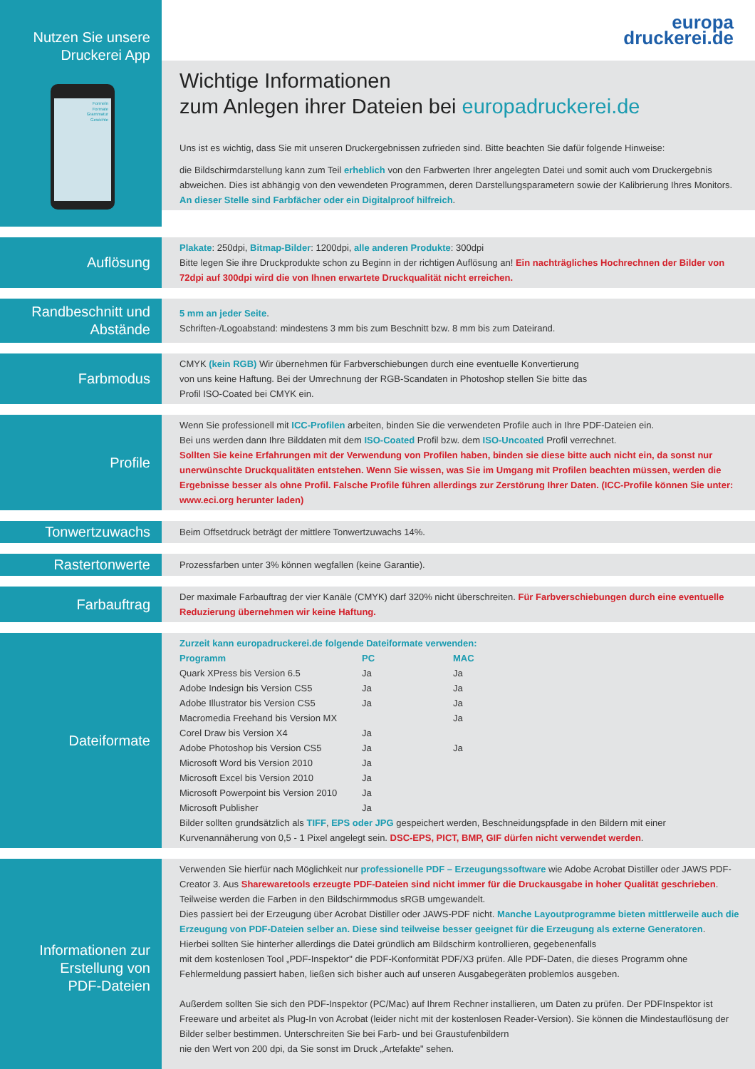Nutzen Sie unsere
Druckerei App
Formeln
Formate
Grammatur
Gewichte
europa
druckerei.de
Wichtige Informationen
zum Anlegen ihrer Dateien bei europadruckerei.de
Uns ist es wichtig, dass Sie mit unseren Druckergebnissen zufrieden sind. Bitte beachten Sie dafür folgende Hinweise:
die Bildschirmdarstellung kann zum Teil erheblich von den Farbwerten Ihrer angelegten Datei und somit auch vom Druckergebnis abweichen. Dies ist abhängig von den vewendeten Programmen, deren Darstellungsparametern sowie der Kalibrierung Ihres Monitors.
An dieser Stelle sind Farbfächer oder ein Digitalproof hilfreich.
Auflösung
Plakate: 250dpi, Bitmap-Bilder: 1200dpi, alle anderen Produkte: 300dpi
Bitte legen Sie ihre Druckprodukte schon zu Beginn in der richtigen Auflösung an! Ein nachträgliches Hochrechnen der Bilder von 72dpi auf 300dpi wird die von Ihnen erwartete Druckqualität nicht erreichen.
Randbeschnitt und
Abstände
5 mm an jeder Seite.
Schriften-/Logoabstand: mindestens 3 mm bis zum Beschnitt bzw. 8 mm bis zum Dateirand.
Farbmodus
CMYK (kein RGB) Wir übernehmen für Farbverschiebungen durch eine eventuelle Konvertierung
von uns keine Haftung. Bei der Umrechnung der RGB-Scandaten in Photoshop stellen Sie bitte das
Profil ISO-Coated bei CMYK ein.
Profile
Wenn Sie professionell mit ICC-Profilen arbeiten, binden Sie die verwendeten Profile auch in Ihre PDF-Dateien ein.
Bei uns werden dann Ihre Bilddaten mit dem ISO-Coated Profil bzw. dem ISO-Uncoated Profil verrechnet.
Sollten Sie keine Erfahrungen mit der Verwendung von Profilen haben, binden sie diese bitte auch nicht ein, da sonst nur unerwünschte Druckqualitäten entstehen. Wenn Sie wissen, was Sie im Umgang mit Profilen beachten müssen, werden die Ergebnisse besser als ohne Profil. Falsche Profile führen allerdings zur Zerstörung Ihrer Daten. (ICC-Profile können Sie unter: www.eci.org herunter laden)
Tonwertzuwachs
Beim Offsetdruck beträgt der mittlere Tonwertzuwachs 14%.
Rastertonwerte
Prozessfarben unter 3% können wegfallen (keine Garantie).
Farbauftrag
Der maximale Farbauftrag der vier Kanäle (CMYK) darf 320% nicht überschreiten. Für Farbverschiebungen durch eine eventuelle Reduzierung übernehmen wir keine Haftung.
Dateiformate
Zurzeit kann europadruckerei.de folgende Dateiformate verwenden:
| Programm | PC | MAC |
| --- | --- | --- |
| Quark XPress bis Version 6.5 | Ja | Ja |
| Adobe Indesign bis Version CS5 | Ja | Ja |
| Adobe Illustrator bis Version CS5 | Ja | Ja |
| Macromedia Freehand bis Version MX | | Ja |
| Corel Draw bis Version X4 | Ja | |
| Adobe Photoshop bis Version CS5 | Ja | Ja |
| Microsoft Word bis Version 2010 | Ja | |
| Microsoft Excel bis Version 2010 | Ja | |
| Microsoft Powerpoint bis Version 2010 | Ja | |
| Microsoft Publisher | Ja | |
Bilder sollten grundsätzlich als TIFF, EPS oder JPG gespeichert werden, Beschneidungspfade in den Bildern mit einer Kurvenannäherung von 0,5 - 1 Pixel angelegt sein. DSC-EPS, PICT, BMP, GIF dürfen nicht verwendet werden.
Informationen zur
Erstellung von
PDF-Dateien
Verwenden Sie hierfür nach Möglichkeit nur professionelle PDF – Erzeugungssoftware wie Adobe Acrobat Distiller oder JAWS PDF-Creator 3. Aus Sharewaretools erzeugte PDF-Dateien sind nicht immer für die Druckausgabe in hoher Qualität geschrieben. Teilweise werden die Farben in den Bildschirmmodus sRGB umgewandelt.
Dies passiert bei der Erzeugung über Acrobat Distiller oder JAWS-PDF nicht. Manche Layoutprogramme bieten mittlerweile auch die Erzeugung von PDF-Dateien selber an. Diese sind teilweise besser geeignet für die Erzeugung als externe Generatoren.
Hierbei sollten Sie hinterher allerdings die Datei gründlich am Bildschirm kontrollieren, gegebenenfalls
mit dem kostenlosen Tool „PDF-Inspektor" die PDF-Konformität PDF/X3 prüfen. Alle PDF-Daten, die dieses Programm ohne Fehlermeldung passiert haben, ließen sich bisher auch auf unseren Ausgabegeräten problemlos ausgeben.
Außerdem sollten Sie sich den PDF-Inspektor (PC/Mac) auf Ihrem Rechner installieren, um Daten zu prüfen. Der PDFInspektor ist Freeware und arbeitet als Plug-In von Acrobat (leider nicht mit der kostenlosen Reader-Version). Sie können die Mindestauflösung der Bilder selber bestimmen. Unterschreiten Sie bei Farb- und bei Graustufenbildern
nie den Wert von 200 dpi, da Sie sonst im Druck „Artefakte" sehen.